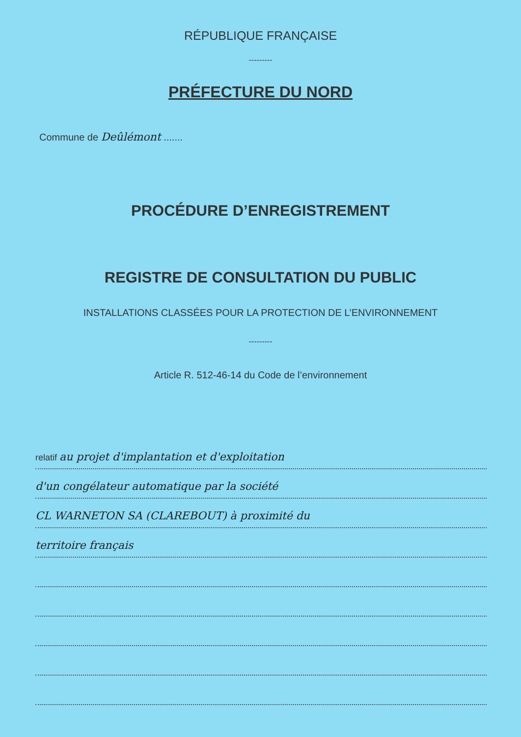RÉPUBLIQUE FRANÇAISE
---------
PRÉFECTURE DU NORD
Commune de Deûlémont .......
PROCÉDURE D’ENREGISTREMENT
REGISTRE DE CONSULTATION DU PUBLIC
INSTALLATIONS CLASSÉES POUR LA PROTECTION DE L’ENVIRONNEMENT
---------
Article R. 512-46-14 du Code de l’environnement
relatif au projet d'implantation et d'exploitation
d'un congélateur automatique par la société
CL WARNETON SA (CLAREBOUT) à proximité du
territoire français